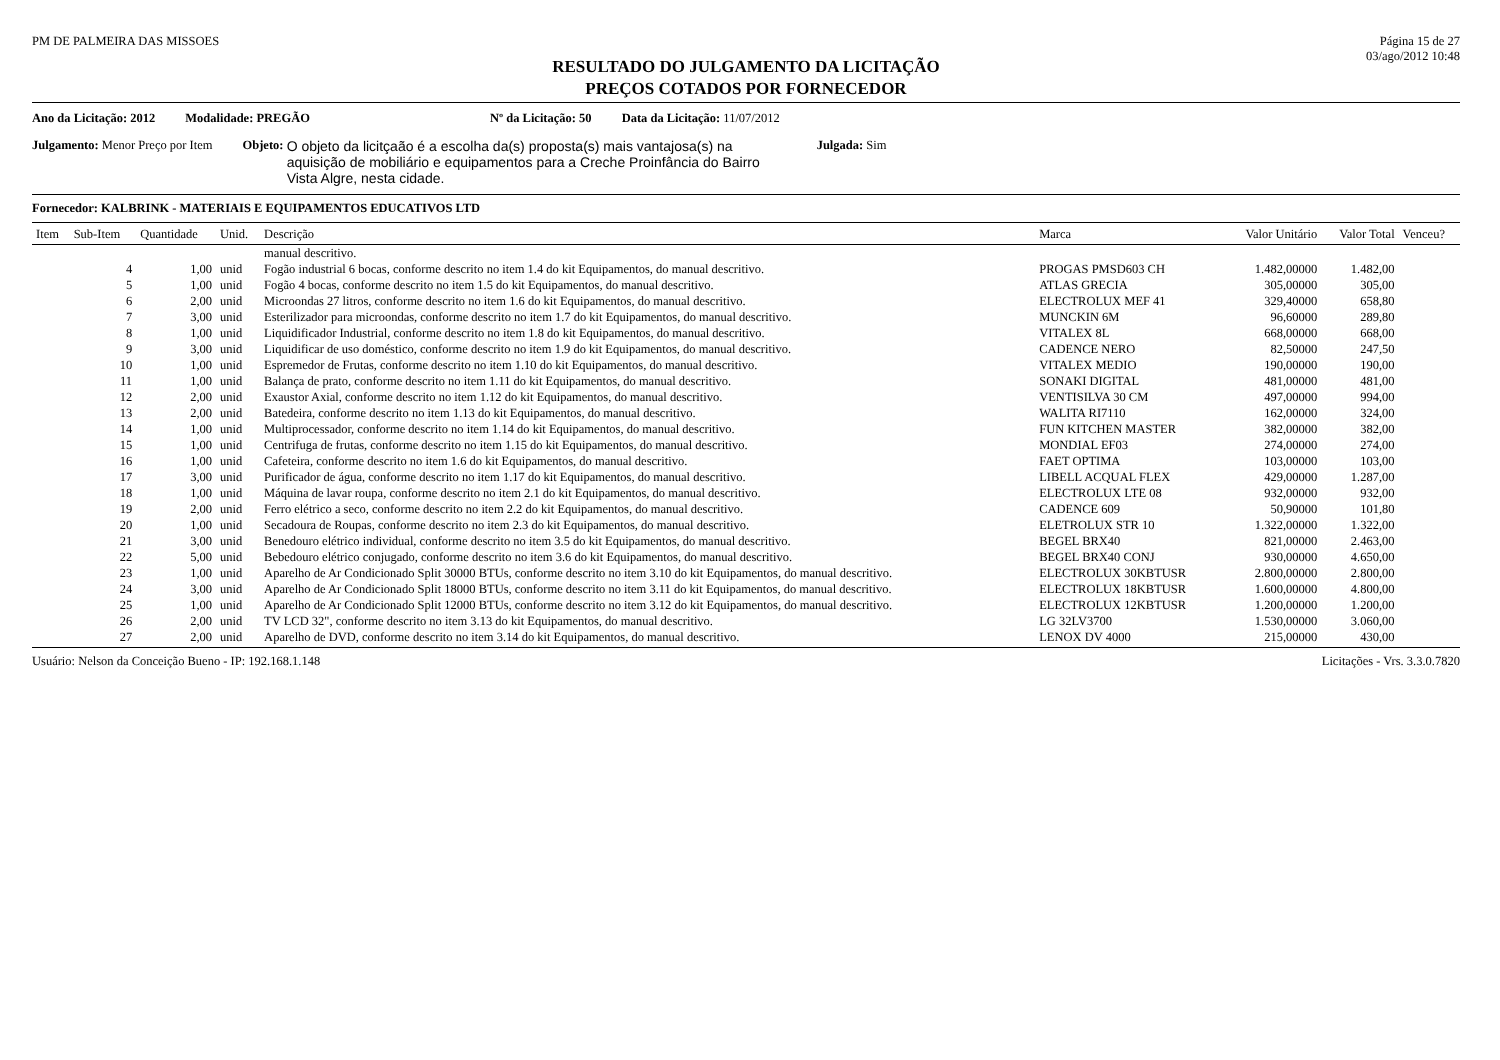PM DE PALMEIRA DAS MISSOES Página 15 de 27
03/ago/2012 10:48
RESULTADO DO JULGAMENTO DA LICITAÇÃO
PREÇOS COTADOS POR FORNECEDOR
Ano da Licitação: 2012 Modalidade: PREGÃO Nº da Licitação: 50 Data da Licitação: 11/07/2012
Julgamento: Menor Preço por Item Objeto: O objeto da licitçaão é a escolha da(s) proposta(s) mais vantajosa(s) na aquisição de mobiliário e equipamentos para a Creche Proinfância do Bairro Vista Algre, nesta cidade. Julgada: Sim
Fornecedor: KALBRINK - MATERIAIS E EQUIPAMENTOS EDUCATIVOS LTD
| Item | Sub-Item | Quantidade | Unid. | Descrição | Marca | Valor Unitário | Valor Total | Venceu? |
| --- | --- | --- | --- | --- | --- | --- | --- | --- |
| | | | | manual descritivo. | | | | |
| | 4 | 1,00 | unid | Fogão industrial 6 bocas, conforme descrito no item 1.4 do kit Equipamentos, do manual descritivo. | PROGAS PMSD603 CH | 1.482,00000 | 1.482,00 | |
| | 5 | 1,00 | unid | Fogão 4 bocas, conforme descrito no item 1.5 do kit Equipamentos, do manual descritivo. | ATLAS GRECIA | 305,00000 | 305,00 | |
| | 6 | 2,00 | unid | Microondas 27 litros, conforme descrito no item 1.6 do kit Equipamentos, do manual descritivo. | ELECTROLUX MEF 41 | 329,40000 | 658,80 | |
| | 7 | 3,00 | unid | Esterilizador para microondas, conforme descrito no item 1.7 do kit Equipamentos, do manual descritivo. | MUNCKIN 6M | 96,60000 | 289,80 | |
| | 8 | 1,00 | unid | Liquidificador Industrial, conforme descrito no item 1.8 do kit Equipamentos, do manual descritivo. | VITALEX 8L | 668,00000 | 668,00 | |
| | 9 | 3,00 | unid | Liquidificar de uso doméstico, conforme descrito no item 1.9 do kit Equipamentos, do manual descritivo. | CADENCE NERO | 82,50000 | 247,50 | |
| | 10 | 1,00 | unid | Espremedor de Frutas, conforme descrito no item 1.10 do kit Equipamentos, do manual descritivo. | VITALEX MEDIO | 190,00000 | 190,00 | |
| | 11 | 1,00 | unid | Balança de prato, conforme descrito no item 1.11 do kit Equipamentos, do manual descritivo. | SONAKI DIGITAL | 481,00000 | 481,00 | |
| | 12 | 2,00 | unid | Exaustor Axial, conforme descrito no item 1.12 do kit Equipamentos, do manual descritivo. | VENTISILVA 30 CM | 497,00000 | 994,00 | |
| | 13 | 2,00 | unid | Batedeira, conforme descrito no item 1.13 do kit Equipamentos, do manual descritivo. | WALITA RI7110 | 162,00000 | 324,00 | |
| | 14 | 1,00 | unid | Multiprocessador, conforme descrito no item 1.14 do kit Equipamentos, do manual descritivo. | FUN KITCHEN MASTER | 382,00000 | 382,00 | |
| | 15 | 1,00 | unid | Centrifuga de frutas, conforme descrito no item 1.15 do kit Equipamentos, do manual descritivo. | MONDIAL EF03 | 274,00000 | 274,00 | |
| | 16 | 1,00 | unid | Cafeteira, conforme descrito no item 1.6 do kit Equipamentos, do manual descritivo. | FAET OPTIMA | 103,00000 | 103,00 | |
| | 17 | 3,00 | unid | Purificador de água, conforme descrito no item 1.17 do kit Equipamentos, do manual descritivo. | LIBELL ACQUAL FLEX | 429,00000 | 1.287,00 | |
| | 18 | 1,00 | unid | Máquina de lavar roupa, conforme descrito no item 2.1 do kit Equipamentos, do manual descritivo. | ELECTROLUX LTE 08 | 932,00000 | 932,00 | |
| | 19 | 2,00 | unid | Ferro elétrico a seco, conforme descrito no item 2.2 do kit Equipamentos, do manual descritivo. | CADENCE 609 | 50,90000 | 101,80 | |
| | 20 | 1,00 | unid | Secadoura de Roupas, conforme descrito no item 2.3 do kit Equipamentos, do manual descritivo. | ELETROLUX STR 10 | 1.322,00000 | 1.322,00 | |
| | 21 | 3,00 | unid | Benedouro elétrico individual, conforme descrito no item 3.5 do kit Equipamentos, do manual descritivo. | BEGEL BRX40 | 821,00000 | 2.463,00 | |
| | 22 | 5,00 | unid | Bebedouro elétrico conjugado, conforme descrito no item 3.6 do kit Equipamentos, do manual descritivo. | BEGEL BRX40 CONJ | 930,00000 | 4.650,00 | |
| | 23 | 1,00 | unid | Aparelho de Ar Condicionado Split 30000 BTUs, conforme descrito no item 3.10 do kit Equipamentos, do manual descritivo. | ELECTROLUX 30KBTUSR | 2.800,00000 | 2.800,00 | |
| | 24 | 3,00 | unid | Aparelho de Ar Condicionado Split 18000 BTUs, conforme descrito no item 3.11 do kit Equipamentos, do manual descritivo. | ELECTROLUX 18KBTUSR | 1.600,00000 | 4.800,00 | |
| | 25 | 1,00 | unid | Aparelho de Ar Condicionado Split 12000 BTUs, conforme descrito no item 3.12 do kit Equipamentos, do manual descritivo. | ELECTROLUX 12KBTUSR | 1.200,00000 | 1.200,00 | |
| | 26 | 2,00 | unid | TV LCD 32", conforme descrito no item 3.13 do kit Equipamentos, do manual descritivo. | LG 32LV3700 | 1.530,00000 | 3.060,00 | |
| | 27 | 2,00 | unid | Aparelho de DVD, conforme descrito no item 3.14 do kit Equipamentos, do manual descritivo. | LENOX DV 4000 | 215,00000 | 430,00 | |
Usuário: Nelson da Conceição Bueno - IP: 192.168.1.148 Licitações - Vrs. 3.3.0.7820